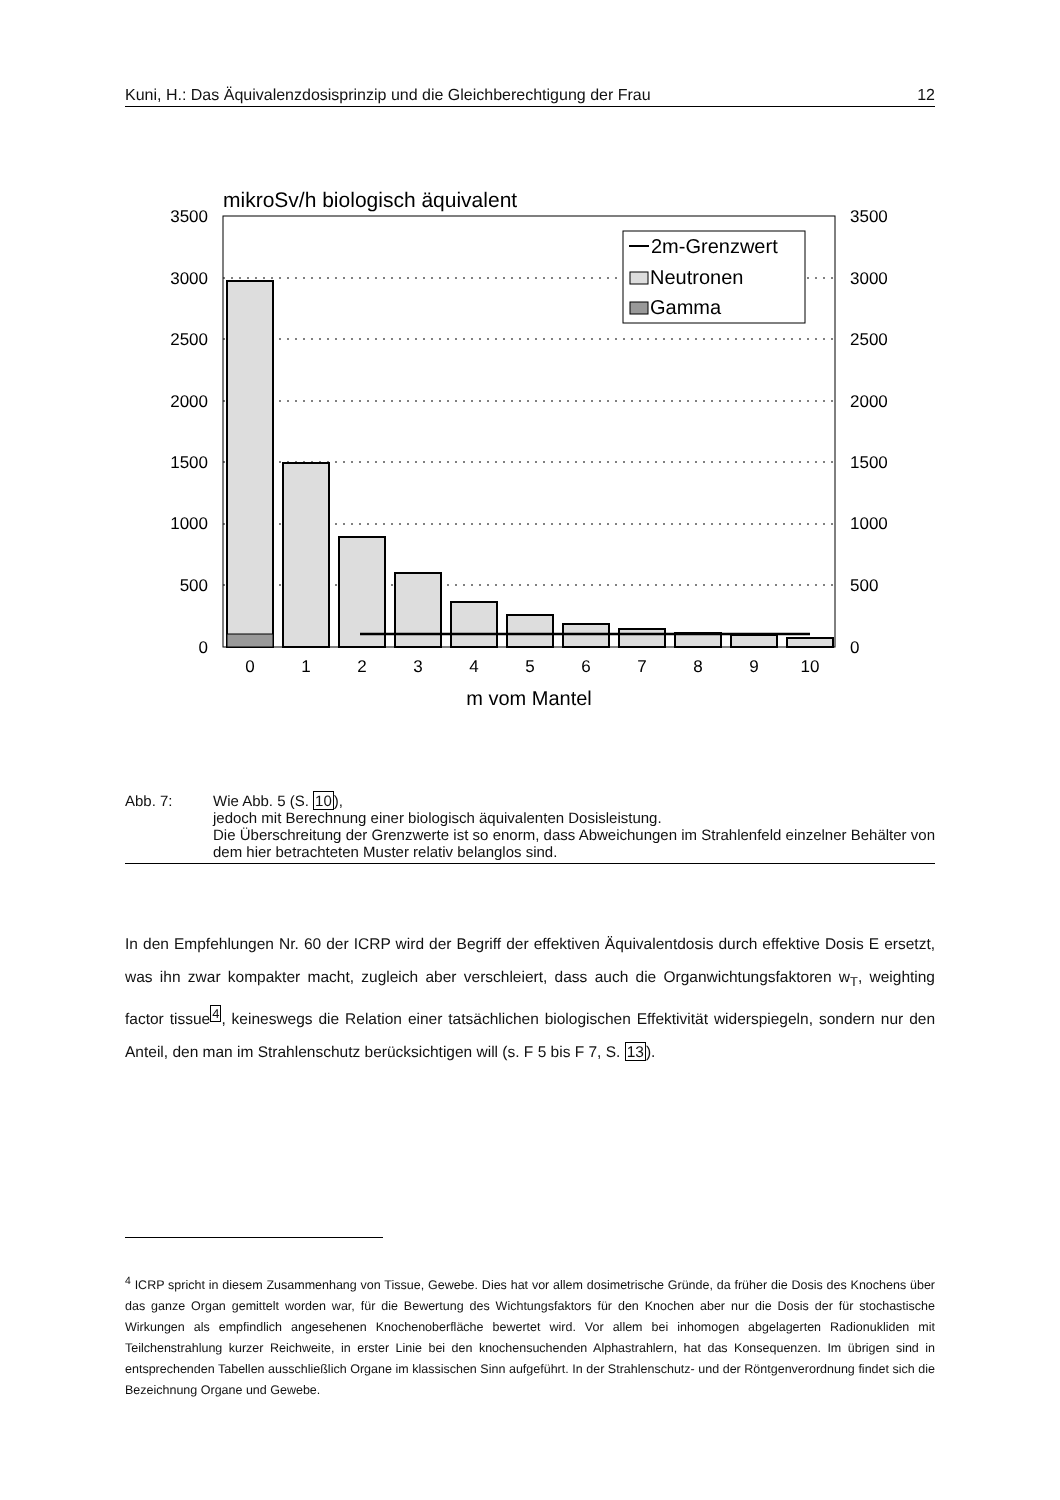Kuni, H.: Das Äquivalenzdosisprinzip und die Gleichberechtigung der Frau 12
mikroSv/h biologisch äquivalent
3500
3000
2500
2000
1500
1000
500
0
3500
3000
2500
2000
1500
1000
500
0
0
1
2
3
4
5
6
7
8
9
10
m vom Mantel
2m-Grenzwert
Neutronen
Gamma
Abb. 7: Wie Abb. 5 (S. 10),
jedoch mit Berechnung einer biologisch äquivalenten Dosisleistung.
Die Überschreitung der Grenzwerte ist so enorm, dass Abweichungen im Strahlenfeld einzelner Behälter von dem hier betrachteten Muster relativ belanglos sind.
In den Empfehlungen Nr. 60 der ICRP wird der Begriff der effektiven Äquivalentdosis durch effektive Dosis E ersetzt, was ihn zwar kompakter macht, zugleich aber verschleiert, dass auch die Organwichtungsfaktoren w<sub>T</sub>, weighting factor tissue<sup>4</sup>, keineswegs die Relation einer tatsächlichen biologischen Effektivität widerspiegeln, sondern nur den Anteil, den man im Strahlenschutz berücksichtigen will (s. F 5 bis F 7, S. 13).
<sup>4</sup> ICRP spricht in diesem Zusammenhang von Tissue, Gewebe. Dies hat vor allem dosimetrische Gründe, da früher die Dosis des Knochens über das ganze Organ gemittelt worden war, für die Bewertung des Wichtungsfaktors für den Knochen aber nur die Dosis der für stochastische Wirkungen als empfindlich angesehenen Knochenoberfläche bewertet wird. Vor allem bei inhomogen abgelagerten Radionukliden mit Teilchenstrahlung kurzer Reichweite, in erster Linie bei den knochensuchenden Alphastrahlern, hat das Konsequenzen. Im übrigen sind in entsprechenden Tabellen ausschließlich Organe im klassischen Sinn aufgeführt. In der Strahlenschutz- und der Röntgenverordnung findet sich die Bezeichnung Organe und Gewebe.